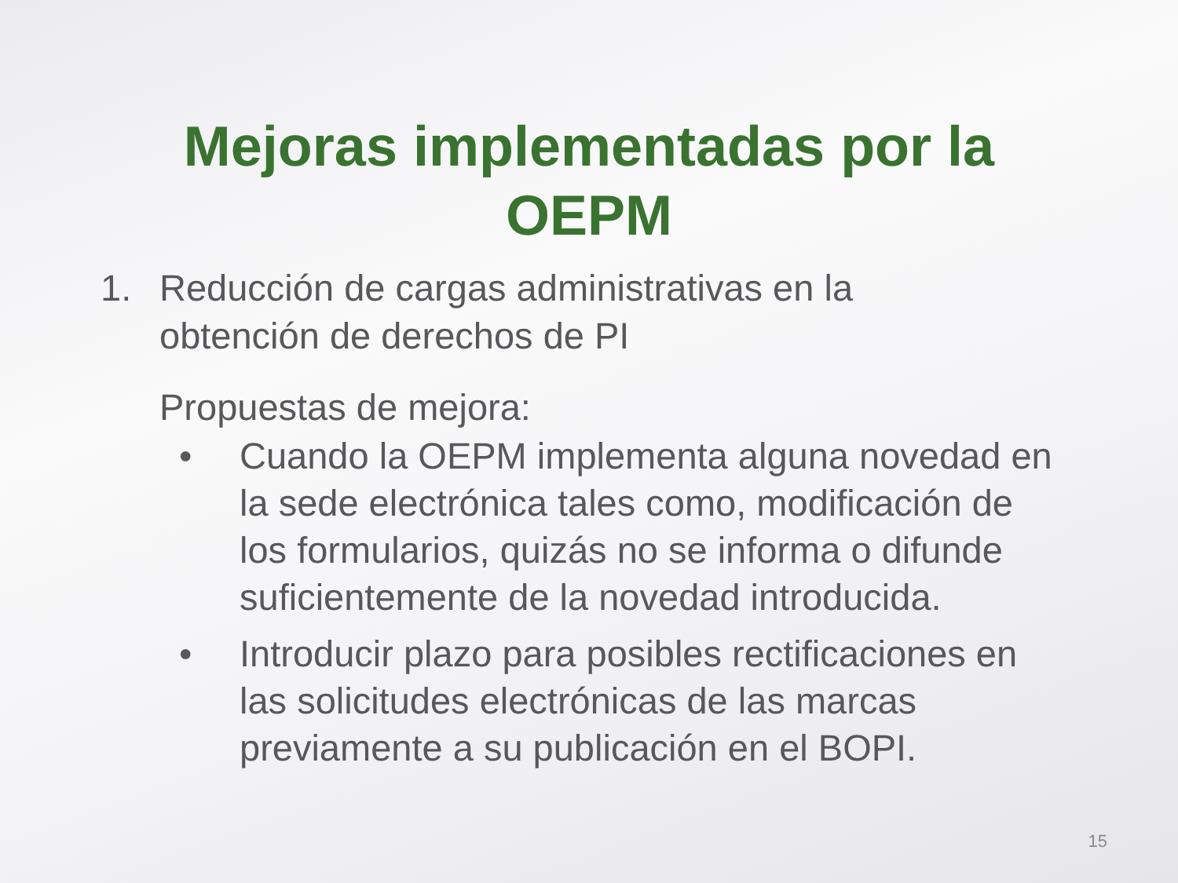Mejoras implementadas por la
OEPM
1. Reducción de cargas administrativas en la
obtención de derechos de PI
Propuestas de mejora:
• Cuando la OEPM implementa alguna novedad en la sede electrónica tales como, modificación de los formularios, quizás no se informa o difunde suficientemente de la novedad introducida.
• Introducir plazo para posibles rectificaciones en las solicitudes electrónicas de las marcas previamente a su publicación en el BOPI.
15